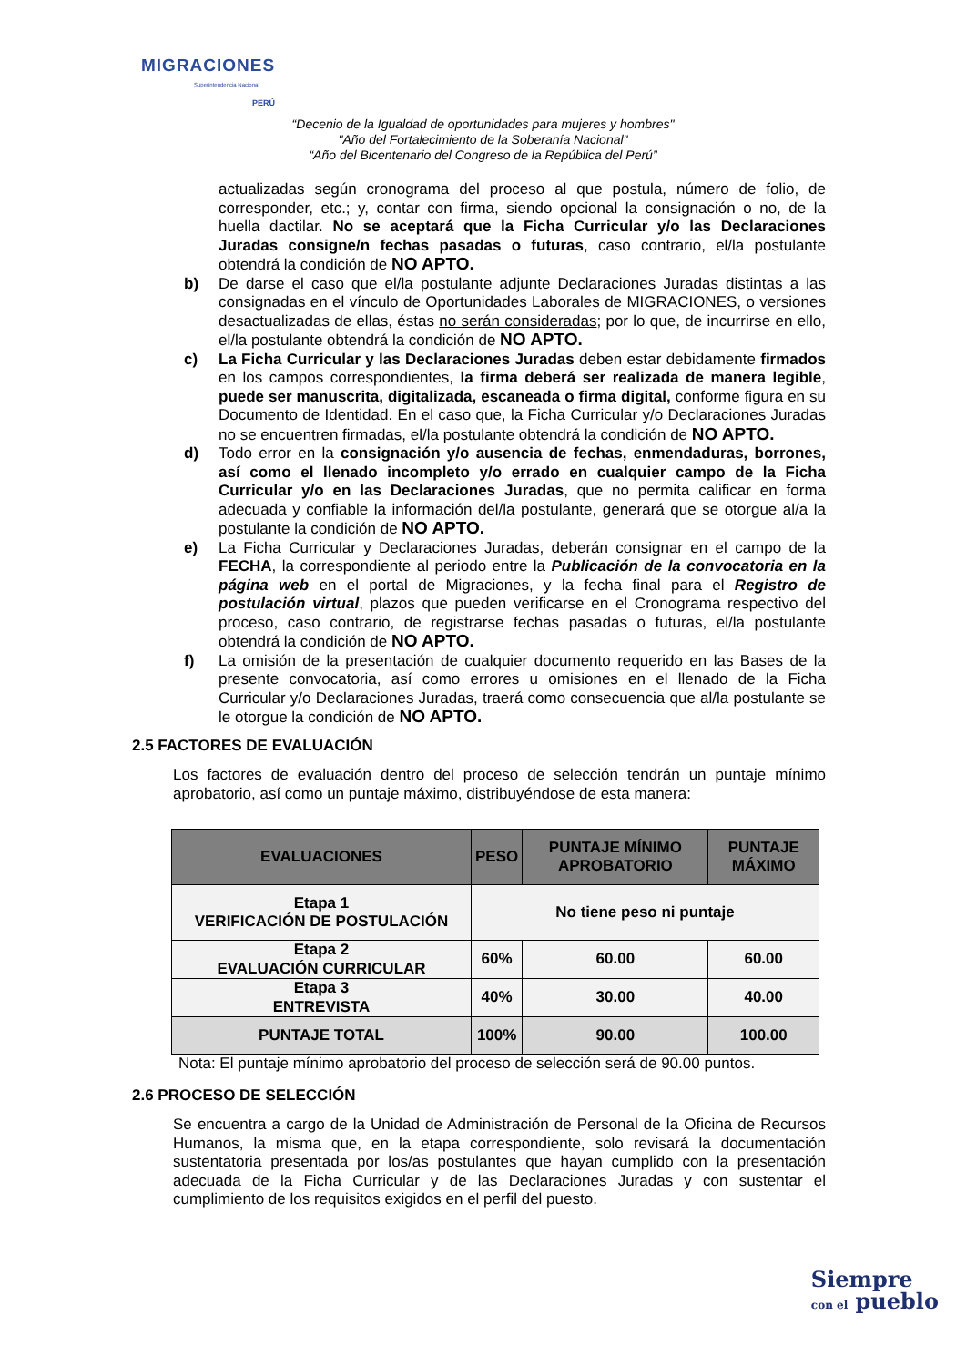MIGRACIONES
Superintendencia Nacional
PERÚ
“Decenio de la Igualdad de oportunidades para mujeres y hombres"
"Año del Fortalecimiento de la Soberanía Nacional"
“Año del Bicentenario del Congreso de la República del Perú”
actualizadas según cronograma del proceso al que postula, número de folio, de corresponder, etc.; y, contar con firma, siendo opcional la consignación o no, de la huella dactilar. No se aceptará que la Ficha Curricular y/o las Declaraciones Juradas consigne/n fechas pasadas o futuras, caso contrario, el/la postulante obtendrá la condición de NO APTO.
b) De darse el caso que el/la postulante adjunte Declaraciones Juradas distintas a las consignadas en el vínculo de Oportunidades Laborales de MIGRACIONES, o versiones desactualizadas de ellas, éstas no serán consideradas; por lo que, de incurrirse en ello, el/la postulante obtendrá la condición de NO APTO.
c) La Ficha Curricular y las Declaraciones Juradas deben estar debidamente firmados en los campos correspondientes, la firma deberá ser realizada de manera legible, puede ser manuscrita, digitalizada, escaneada o firma digital, conforme figura en su Documento de Identidad. En el caso que, la Ficha Curricular y/o Declaraciones Juradas no se encuentren firmadas, el/la postulante obtendrá la condición de NO APTO.
d) Todo error en la consignación y/o ausencia de fechas, enmendaduras, borrones, así como el llenado incompleto y/o errado en cualquier campo de la Ficha Curricular y/o en las Declaraciones Juradas, que no permita calificar en forma adecuada y confiable la información del/la postulante, generará que se otorgue al/a la postulante la condición de NO APTO.
e) La Ficha Curricular y Declaraciones Juradas, deberán consignar en el campo de la FECHA, la correspondiente al periodo entre la Publicación de la convocatoria en la página web en el portal de Migraciones, y la fecha final para el Registro de postulación virtual, plazos que pueden verificarse en el Cronograma respectivo del proceso, caso contrario, de registrarse fechas pasadas o futuras, el/la postulante obtendrá la condición de NO APTO.
f) La omisión de la presentación de cualquier documento requerido en las Bases de la presente convocatoria, así como errores u omisiones en el llenado de la Ficha Curricular y/o Declaraciones Juradas, traerá como consecuencia que al/la postulante se le otorgue la condición de NO APTO.
2.5 FACTORES DE EVALUACIÓN
Los factores de evaluación dentro del proceso de selección tendrán un puntaje mínimo aprobatorio, así como un puntaje máximo, distribuyéndose de esta manera:
| EVALUACIONES | PESO | PUNTAJE MÍNIMO APROBATORIO | PUNTAJE MÁXIMO |
| --- | --- | --- | --- |
| Etapa 1 VERIFICACIÓN DE POSTULACIÓN | No tiene peso ni puntaje | | |
| Etapa 2 EVALUACIÓN CURRICULAR | 60% | 60.00 | 60.00 |
| Etapa 3 ENTREVISTA | 40% | 30.00 | 40.00 |
| PUNTAJE TOTAL | 100% | 90.00 | 100.00 |
Nota: El puntaje mínimo aprobatorio del proceso de selección será de 90.00 puntos.
2.6 PROCESO DE SELECCIÓN
Se encuentra a cargo de la Unidad de Administración de Personal de la Oficina de Recursos Humanos, la misma que, en la etapa correspondiente, solo revisará la documentación sustentatoria presentada por los/as postulantes que hayan cumplido con la presentación adecuada de la Ficha Curricular y de las Declaraciones Juradas y con sustentar el cumplimiento de los requisitos exigidos en el perfil del puesto.
Siempre
con el pueblo